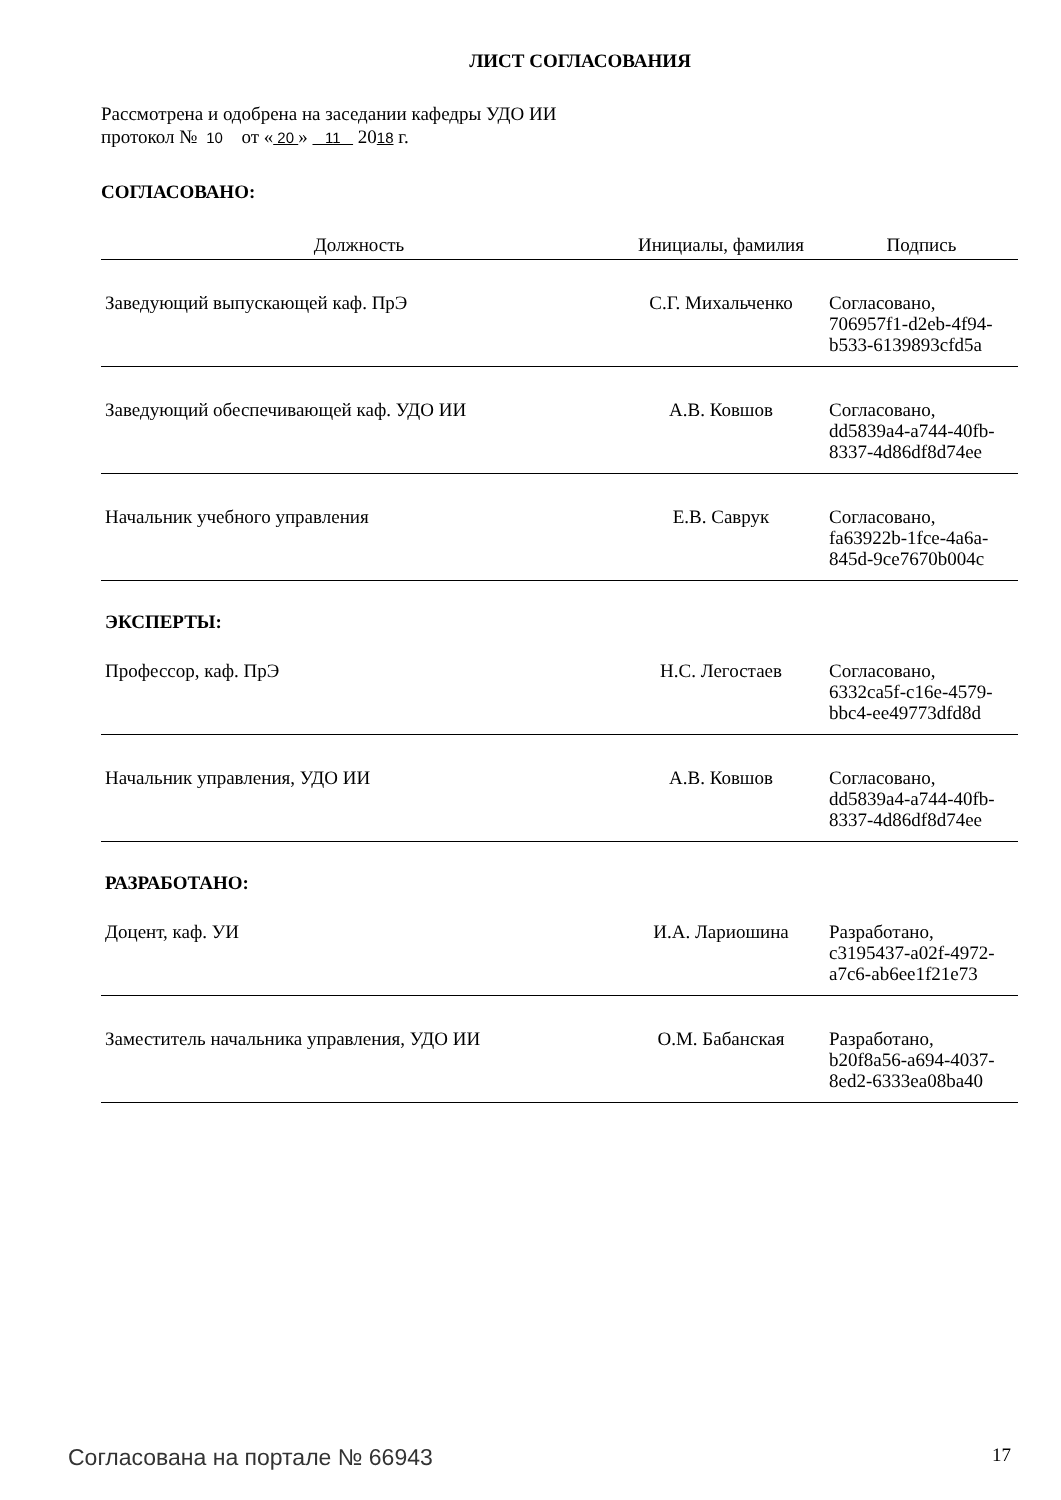ЛИСТ СОГЛАСОВАНИЯ
Рассмотрена и одобрена на заседании кафедры УДО ИИ
протокол № 10 от « 20 » 11 2018 г.
СОГЛАСОВАНО:
| Должность | Инициалы, фамилия | Подпись |
| --- | --- | --- |
| Заведующий выпускающей каф. ПрЭ | С.Г. Михальченко | Согласовано, 706957f1-d2eb-4f94-b533-6139893cfd5a |
| Заведующий обеспечивающей каф. УДО ИИ | А.В. Ковшов | Согласовано, dd5839a4-a744-40fb-8337-4d86df8d74ee |
| Начальник учебного управления | Е.В. Саврук | Согласовано, fa63922b-1fce-4a6a-845d-9ce7670b004c |
| ЭКСПЕРТЫ: | | |
| Профессор, каф. ПрЭ | Н.С. Легостаев | Согласовано, 6332ca5f-c16e-4579-bbc4-ee49773dfd8d |
| Начальник управления, УДО ИИ | А.В. Ковшов | Согласовано, dd5839a4-a744-40fb-8337-4d86df8d74ee |
| РАЗРАБОТАНО: | | |
| Доцент, каф. УИ | И.А. Лариошина | Разработано, c3195437-a02f-4972-a7c6-ab6ee1f21e73 |
| Заместитель начальника управления, УДО ИИ | О.М. Бабанская | Разработано, b20f8a56-a694-4037-8ed2-6333ea08ba40 |
Согласована на портале № 66943 17